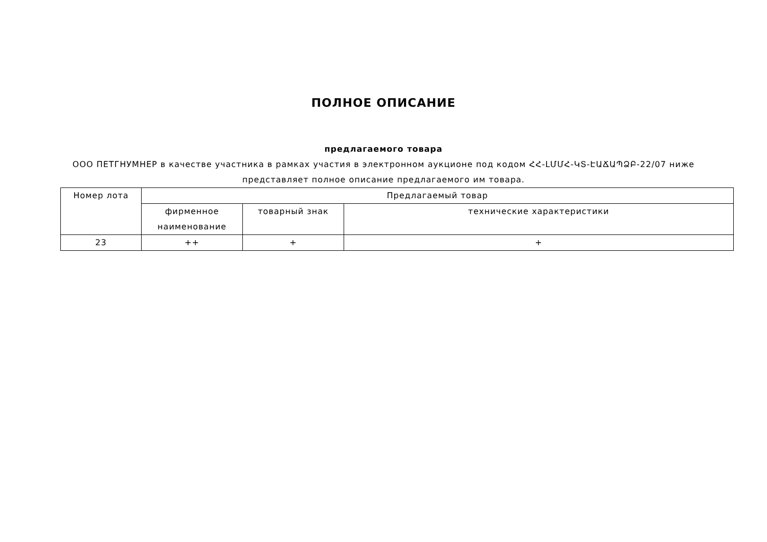ПОЛНОЕ ОПИСАНИЕ
предлагаемого товара
ООО ПЕТГНУМНЕР в качестве участника в рамках участия в электронном аукционе под кодом ՀՀ-ԼՄՄՀ-ԿՏ-ԷԱՃԱՊՁԲ-22/07 ниже представляет полное описание предлагаемого им товара.
| Номер лота | Предлагаемый товар | | |
| --- | --- | --- | --- |
| | фирменное наименование | товарный знак | технические характеристики |
| 23 | ++ | + | + |